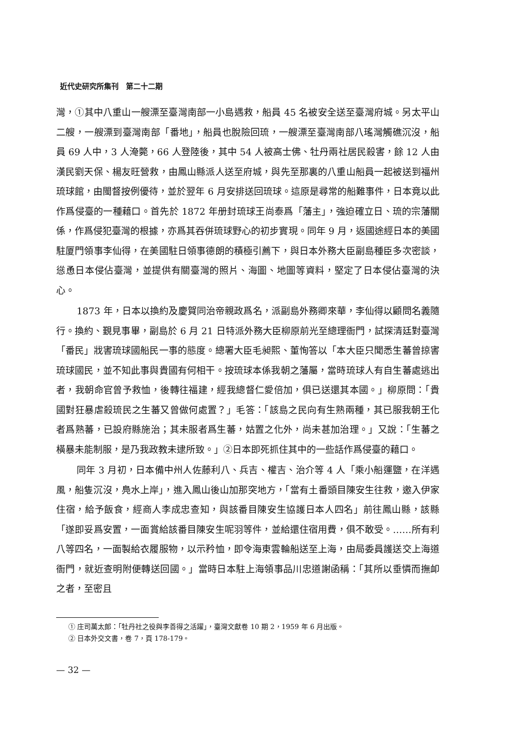近代史研究所集刊　第二十二期
灣，①其中八重山一艘漂至臺灣南部一小島遇救，船員 45 名被安全送至臺灣府城。另太平山二艘，一艘漂到臺灣南部「番地」，船員也脫險回琉，一艘漂至臺灣南部八瑤灣觸礁沉沒，船員 69 人中，3 人淹斃，66 人登陸後，其中 54 人被高士佛、牡丹兩社居民殺害，餘 12 人由漢民劉天保、楊友旺營救，由鳳山縣派人送至府城，與先至那裏的八重山船員一起被送到福州琉球館，由閩督按例優待，並於翌年 6 月安排送回琉球。這原是尋常的船難事件，日本竟以此作爲侵臺的一種藉口。首先於 1872 年册封琉球王尚泰爲「藩主」，強迫確立日、琉的宗藩關係，作爲侵犯臺灣的根據，亦爲其吞併琉球野心的初步實現。同年 9 月，返國途經日本的美國駐厦門領事李仙得，在美國駐日領事德朗的積極引薦下，與日本外務大臣副島種臣多次密談，慫恿日本侵佔臺灣，並提供有關臺灣的照片、海圖、地圖等資料，堅定了日本侵佔臺灣的決心。
1873 年，日本以換約及慶賀同治帝親政爲名，派副島外務卿來華，李仙得以顧問名義隨行。換約、覲見事畢，副島於 6 月 21 日特派外務大臣柳原前光至總理衙門，試探清廷對臺灣「番民」戕害琉球國船民一事的態度。總署大臣毛昶熙、董恂答以「本大臣只聞悉生蕃曾掠害琉球國民，並不知此事與貴國有何相干。按琉球本係我朝之藩屬，當時琉球人有自生蕃處逃出者，我朝命官曾予救恤，後轉往福建，經我總督仁愛倍加，俱已送還其本國。」柳原問：「貴國對狂暴虐殺琉民之生蕃又曾做何處置？」毛答：「該島之民向有生熟兩種，其已服我朝王化者爲熟蕃，已設府縣施治；其未服者爲生蕃，姑置之化外，尚未甚加治理。」又說：「生蕃之橫暴未能制服，是乃我政教未逮所致。」②日本即死抓住其中的一些話作爲侵臺的藉口。
同年 3 月初，日本備中州人佐藤利八、兵吉、權吉、治介等 4 人「乘小船運鹽，在洋遇風，船隻沉沒，鳧水上岸」，進入鳳山後山加那突地方，「當有土番頭目陳安生往救，邀入伊家住宿，給予飯食，經商人李成忠查知，與該番目陳安生協護日本人四名」前往鳳山縣，該縣「遂即妥爲安置，一面賞給該番目陳安生呢羽等件，並給還住宿用費，俱不敢受。……所有利八等四名，一面製給衣履服物，以示矜恤，即令海東雲輪船送至上海，由局委員護送交上海道衙門，就近查明附便轉送回國。」當時日本駐上海領事品川忠道謝函稱：「其所以垂憐而撫卹之者，至密且
① 庄司萬太郎：「牡丹社之役與李善得之活躍」，臺灣文獻卷 10 期 2，1959 年 6 月出版。
② 日本外交文書，卷 7，頁 178-179。
— 32 —